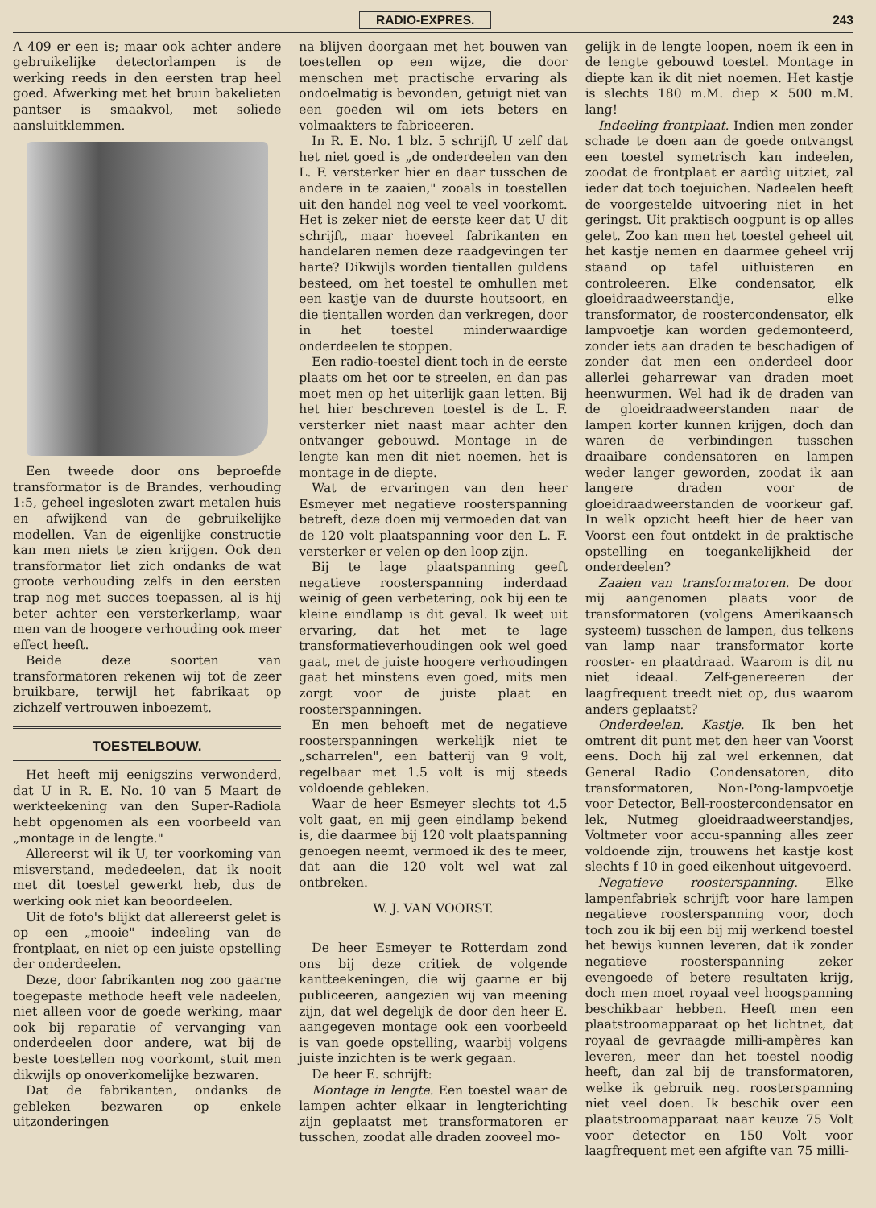RADIO-EXPRES. 243
A 409 er een is; maar ook achter andere gebruikelijke detectorlampen is de werking reeds in den eersten trap heel goed. Afwerking met het bruin bakelieten pantser is smaakvol, met soliede aansluitklemmen.
Een tweede door ons beproefde transformator is de Brandes, verhouding 1:5, geheel ingesloten zwart metalen huis en afwijkend van de gebruikelijke modellen. Van de eigenlijke constructie kan men niets te zien krijgen. Ook den transformator liet zich ondanks de wat groote verhouding zelfs in den eersten trap nog met succes toepassen, al is hij beter achter een versterkerlamp, waar men van de hoogere verhouding ook meer effect heeft.
Beide deze soorten van transformatoren rekenen wij tot de zeer bruikbare, terwijl het fabrikaat op zichzelf vertrouwen inboezemt.
TOESTELBOUW.
Het heeft mij eenigszins verwonderd, dat U in R. E. No. 10 van 5 Maart de werkteekening van den Super-Radiola hebt opgenomen als een voorbeeld van „montage in de lengte."
Allereerst wil ik U, ter voorkoming van misverstand, mededeelen, dat ik nooit met dit toestel gewerkt heb, dus de werking ook niet kan beoordeelen.
Uit de foto's blijkt dat allereerst gelet is op een „mooie" indeeling van de frontplaat, en niet op een juiste opstelling der onderdeelen.
Deze, door fabrikanten nog zoo gaarne toegepaste methode heeft vele nadeelen, niet alleen voor de goede werking, maar ook bij reparatie of vervanging van onderdeelen door andere, wat bij de beste toestellen nog voorkomt, stuit men dikwijls op onoverkomelijke bezwaren.
Dat de fabrikanten, ondanks de gebleken bezwaren op enkele uitzonderingen
na blijven doorgaan met het bouwen van toestellen op een wijze, die door menschen met practische ervaring als ondoelmatig is bevonden, getuigt niet van een goeden wil om iets beters en volmaakters te fabriceeren.
In R. E. No. 1 blz. 5 schrijft U zelf dat het niet goed is „de onderdeelen van den L. F. versterker hier en daar tusschen de andere in te zaaien," zooals in toestellen uit den handel nog veel te veel voorkomt. Het is zeker niet de eerste keer dat U dit schrijft, maar hoeveel fabrikanten en handelaren nemen deze raadgevingen ter harte? Dikwijls worden tientallen guldens besteed, om het toestel te omhullen met een kastje van de duurste houtsoort, en die tientallen worden dan verkregen, door in het toestel minderwaardige onderdeelen te stoppen.
Een radio-toestel dient toch in de eerste plaats om het oor te streelen, en dan pas moet men op het uiterlijk gaan letten. Bij het hier beschreven toestel is de L. F. versterker niet naast maar achter den ontvanger gebouwd. Montage in de lengte kan men dit niet noemen, het is montage in de diepte.
Wat de ervaringen van den heer Esmeyer met negatieve roosterspanning betreft, deze doen mij vermoeden dat van de 120 volt plaatspanning voor den L. F. versterker er velen op den loop zijn.
Bij te lage plaatspanning geeft negatieve roosterspanning inderdaad weinig of geen verbetering, ook bij een te kleine eindlamp is dit geval. Ik weet uit ervaring, dat het met te lage transformatieverhoudingen ook wel goed gaat, met de juiste hoogere verhoudingen gaat het minstens even goed, mits men zorgt voor de juiste plaat en roosterspanningen.
En men behoeft met de negatieve roosterspanningen werkelijk niet te „scharrelen", een batterij van 9 volt, regelbaar met 1.5 volt is mij steeds voldoende gebleken.
Waar de heer Esmeyer slechts tot 4.5 volt gaat, en mij geen eindlamp bekend is, die daarmee bij 120 volt plaatspanning genoegen neemt, vermoed ik des te meer, dat aan die 120 volt wel wat zal ontbreken.
W. J. VAN VOORST.
De heer Esmeyer te Rotterdam zond ons bij deze critiek de volgende kantteekeningen, die wij gaarne er bij publiceeren, aangezien wij van meening zijn, dat wel degelijk de door den heer E. aangegeven montage ook een voorbeeld is van goede opstelling, waarbij volgens juiste inzichten is te werk gegaan.
De heer E. schrijft:
Montage in lengte. Een toestel waar de lampen achter elkaar in lengterichting zijn geplaatst met transformatoren er tusschen, zoodat alle draden zooveel mo-
gelijk in de lengte loopen, noem ik een in de lengte gebouwd toestel. Montage in diepte kan ik dit niet noemen. Het kastje is slechts 180 m.M. diep × 500 m.M. lang!
Indeeling frontplaat. Indien men zonder schade te doen aan de goede ontvangst een toestel symetrisch kan indeelen, zoodat de frontplaat er aardig uitziet, zal ieder dat toch toejuichen. Nadeelen heeft de voorgestelde uitvoering niet in het geringst. Uit praktisch oogpunt is op alles gelet. Zoo kan men het toestel geheel uit het kastje nemen en daarmee geheel vrij staand op tafel uitluisteren en controleeren. Elke condensator, elk gloeidraadweerstandje, elke transformator, de roostercondensator, elk lampvoetje kan worden gedemonteerd, zonder iets aan draden te beschadigen of zonder dat men een onderdeel door allerlei geharrewar van draden moet heenwurmen. Wel had ik de draden van de gloeidraadweerstanden naar de lampen korter kunnen krijgen, doch dan waren de verbindingen tusschen draaibare condensatoren en lampen weder langer geworden, zoodat ik aan langere draden voor de gloeidraadweerstanden de voorkeur gaf. In welk opzicht heeft hier de heer van Voorst een fout ontdekt in de praktische opstelling en toegankelijkheid der onderdeelen?
Zaaien van transformatoren. De door mij aangenomen plaats voor de transformatoren (volgens Amerikaansch systeem) tusschen de lampen, dus telkens van lamp naar transformator korte rooster- en plaatdraad. Waarom is dit nu niet ideaal. Zelf-genereeren der laagfrequent treedt niet op, dus waarom anders geplaatst?
Onderdeelen. Kastje. Ik ben het omtrent dit punt met den heer van Voorst eens. Doch hij zal wel erkennen, dat General Radio Condensatoren, dito transformatoren, Non-Pong-lampvoetje voor Detector, Bell-roostercondensator en lek, Nutmeg gloeidraadweerstandjes, Voltmeter voor accu-spanning alles zeer voldoende zijn, trouwens het kastje kost slechts f 10 in goed eikenhout uitgevoerd.
Negatieve roosterspanning. Elke lampenfabriek schrijft voor hare lampen negatieve roosterspanning voor, doch toch zou ik bij een bij mij werkend toestel het bewijs kunnen leveren, dat ik zonder negatieve roosterspanning zeker evengoede of betere resultaten krijg, doch men moet royaal veel hoogspanning beschikbaar hebben. Heeft men een plaatstroomapparaat op het lichtnet, dat royaal de gevraagde milli-ampères kan leveren, meer dan het toestel noodig heeft, dan zal bij de transformatoren, welke ik gebruik neg. roosterspanning niet veel doen. Ik beschik over een plaatstroomapparaat naar keuze 75 Volt voor detector en 150 Volt voor laagfrequent met een afgifte van 75 milli-